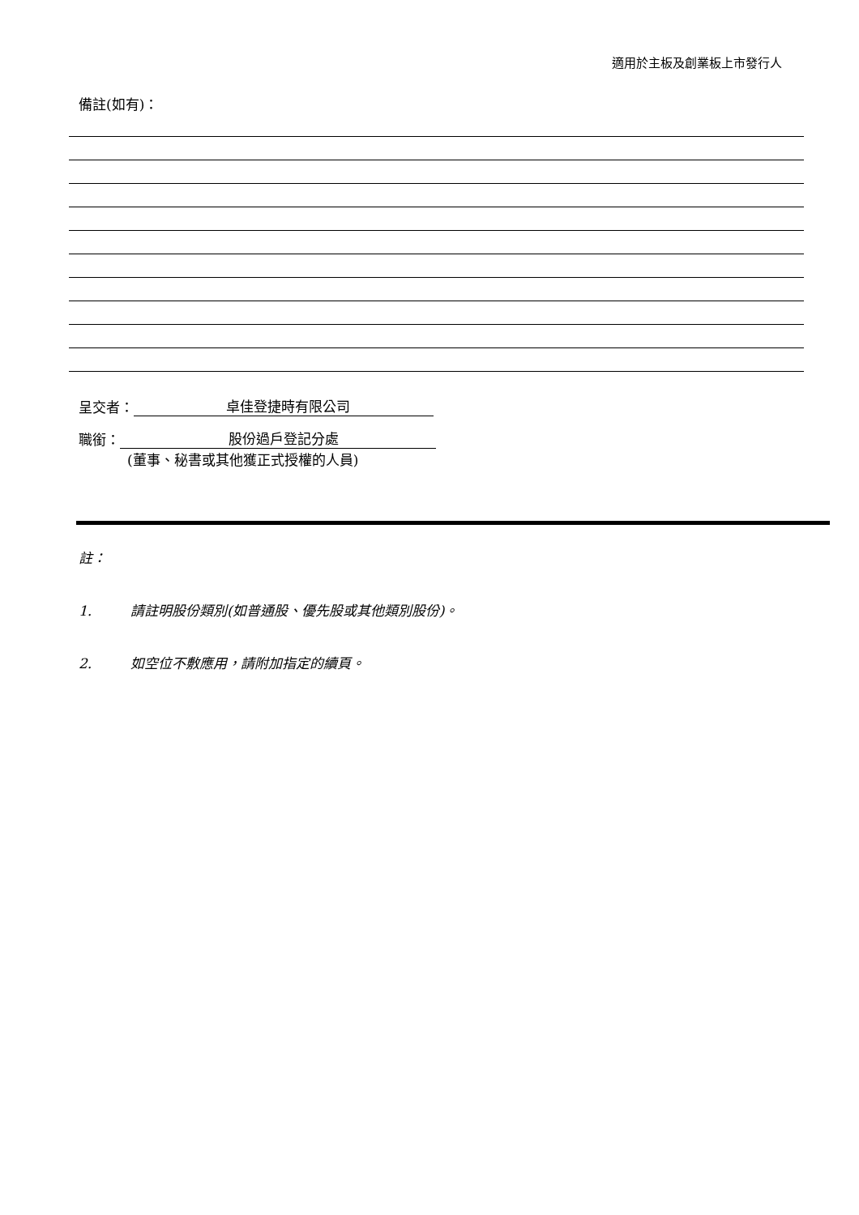適用於主板及創業板上市發行人
備註(如有)：
呈交者： 卓佳登捷時有限公司
職銜： 股份過戶登記分處
(董事、秘書或其他獲正式授權的人員)
註：
1. 請註明股份類別(如普通股、優先股或其他類別股份)。
2. 如空位不敷應用，請附加指定的續頁。